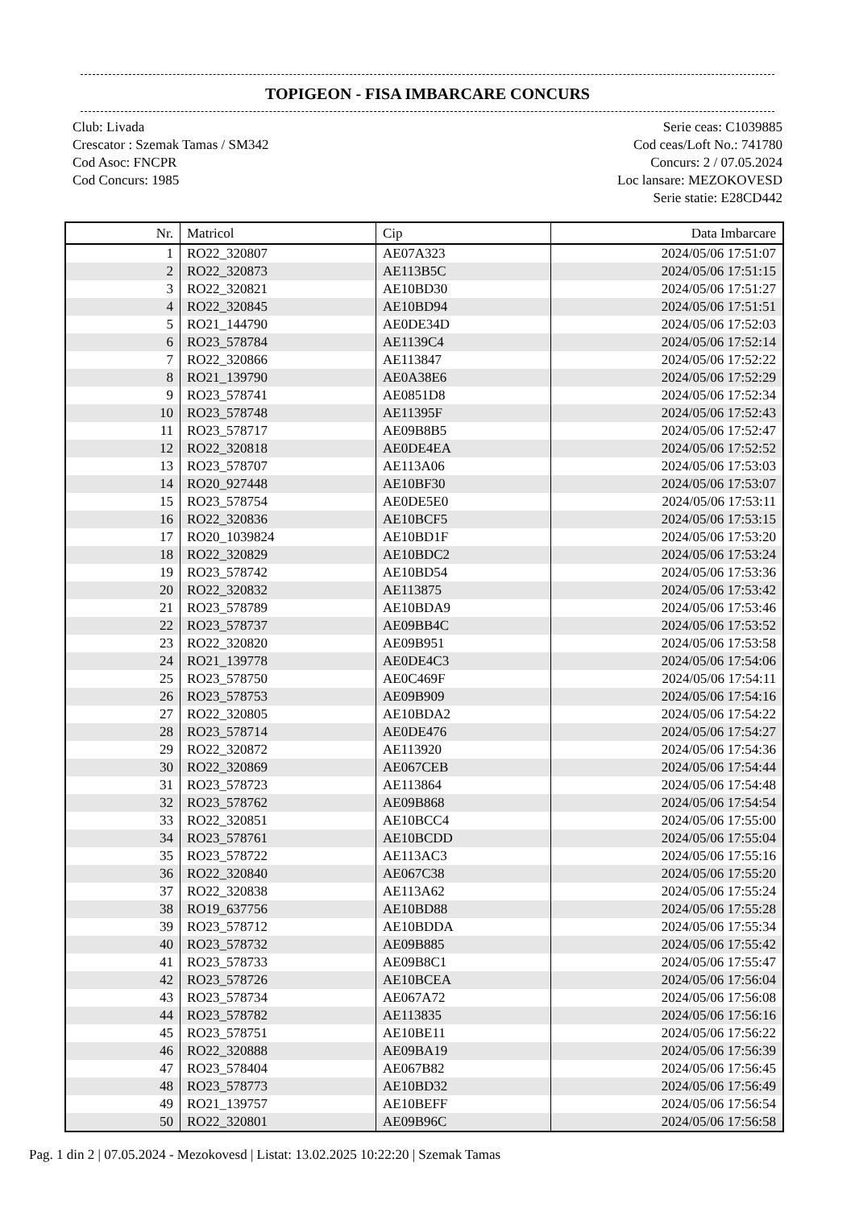TOPIGEON - FISA IMBARCARE CONCURS
Club: Livada
Crescator : Szemak Tamas / SM342
Cod Asoc: FNCPR
Cod Concurs: 1985
Serie ceas: C1039885
Cod ceas/Loft No.: 741780
Concurs: 2 / 07.05.2024
Loc lansare: MEZOKOVESD
Serie statie: E28CD442
| Nr. | Matricol | Cip | Data Imbarcare |
| --- | --- | --- | --- |
| 1 | RO22_320807 | AE07A323 | 2024/05/06 17:51:07 |
| 2 | RO22_320873 | AE113B5C | 2024/05/06 17:51:15 |
| 3 | RO22_320821 | AE10BD30 | 2024/05/06 17:51:27 |
| 4 | RO22_320845 | AE10BD94 | 2024/05/06 17:51:51 |
| 5 | RO21_144790 | AE0DE34D | 2024/05/06 17:52:03 |
| 6 | RO23_578784 | AE1139C4 | 2024/05/06 17:52:14 |
| 7 | RO22_320866 | AE113847 | 2024/05/06 17:52:22 |
| 8 | RO21_139790 | AE0A38E6 | 2024/05/06 17:52:29 |
| 9 | RO23_578741 | AE0851D8 | 2024/05/06 17:52:34 |
| 10 | RO23_578748 | AE11395F | 2024/05/06 17:52:43 |
| 11 | RO23_578717 | AE09B8B5 | 2024/05/06 17:52:47 |
| 12 | RO22_320818 | AE0DE4EA | 2024/05/06 17:52:52 |
| 13 | RO23_578707 | AE113A06 | 2024/05/06 17:53:03 |
| 14 | RO20_927448 | AE10BF30 | 2024/05/06 17:53:07 |
| 15 | RO23_578754 | AE0DE5E0 | 2024/05/06 17:53:11 |
| 16 | RO22_320836 | AE10BCF5 | 2024/05/06 17:53:15 |
| 17 | RO20_1039824 | AE10BD1F | 2024/05/06 17:53:20 |
| 18 | RO22_320829 | AE10BDC2 | 2024/05/06 17:53:24 |
| 19 | RO23_578742 | AE10BD54 | 2024/05/06 17:53:36 |
| 20 | RO22_320832 | AE113875 | 2024/05/06 17:53:42 |
| 21 | RO23_578789 | AE10BDA9 | 2024/05/06 17:53:46 |
| 22 | RO23_578737 | AE09BB4C | 2024/05/06 17:53:52 |
| 23 | RO22_320820 | AE09B951 | 2024/05/06 17:53:58 |
| 24 | RO21_139778 | AE0DE4C3 | 2024/05/06 17:54:06 |
| 25 | RO23_578750 | AE0C469F | 2024/05/06 17:54:11 |
| 26 | RO23_578753 | AE09B909 | 2024/05/06 17:54:16 |
| 27 | RO22_320805 | AE10BDA2 | 2024/05/06 17:54:22 |
| 28 | RO23_578714 | AE0DE476 | 2024/05/06 17:54:27 |
| 29 | RO22_320872 | AE113920 | 2024/05/06 17:54:36 |
| 30 | RO22_320869 | AE067CEB | 2024/05/06 17:54:44 |
| 31 | RO23_578723 | AE113864 | 2024/05/06 17:54:48 |
| 32 | RO23_578762 | AE09B868 | 2024/05/06 17:54:54 |
| 33 | RO22_320851 | AE10BCC4 | 2024/05/06 17:55:00 |
| 34 | RO23_578761 | AE10BCDD | 2024/05/06 17:55:04 |
| 35 | RO23_578722 | AE113AC3 | 2024/05/06 17:55:16 |
| 36 | RO22_320840 | AE067C38 | 2024/05/06 17:55:20 |
| 37 | RO22_320838 | AE113A62 | 2024/05/06 17:55:24 |
| 38 | RO19_637756 | AE10BD88 | 2024/05/06 17:55:28 |
| 39 | RO23_578712 | AE10BDDA | 2024/05/06 17:55:34 |
| 40 | RO23_578732 | AE09B885 | 2024/05/06 17:55:42 |
| 41 | RO23_578733 | AE09B8C1 | 2024/05/06 17:55:47 |
| 42 | RO23_578726 | AE10BCEA | 2024/05/06 17:56:04 |
| 43 | RO23_578734 | AE067A72 | 2024/05/06 17:56:08 |
| 44 | RO23_578782 | AE113835 | 2024/05/06 17:56:16 |
| 45 | RO23_578751 | AE10BE11 | 2024/05/06 17:56:22 |
| 46 | RO22_320888 | AE09BA19 | 2024/05/06 17:56:39 |
| 47 | RO23_578404 | AE067B82 | 2024/05/06 17:56:45 |
| 48 | RO23_578773 | AE10BD32 | 2024/05/06 17:56:49 |
| 49 | RO21_139757 | AE10BEFF | 2024/05/06 17:56:54 |
| 50 | RO22_320801 | AE09B96C | 2024/05/06 17:56:58 |
Pag. 1 din 2 | 07.05.2024 - Mezokovesd | Listat: 13.02.2025 10:22:20 | Szemak Tamas